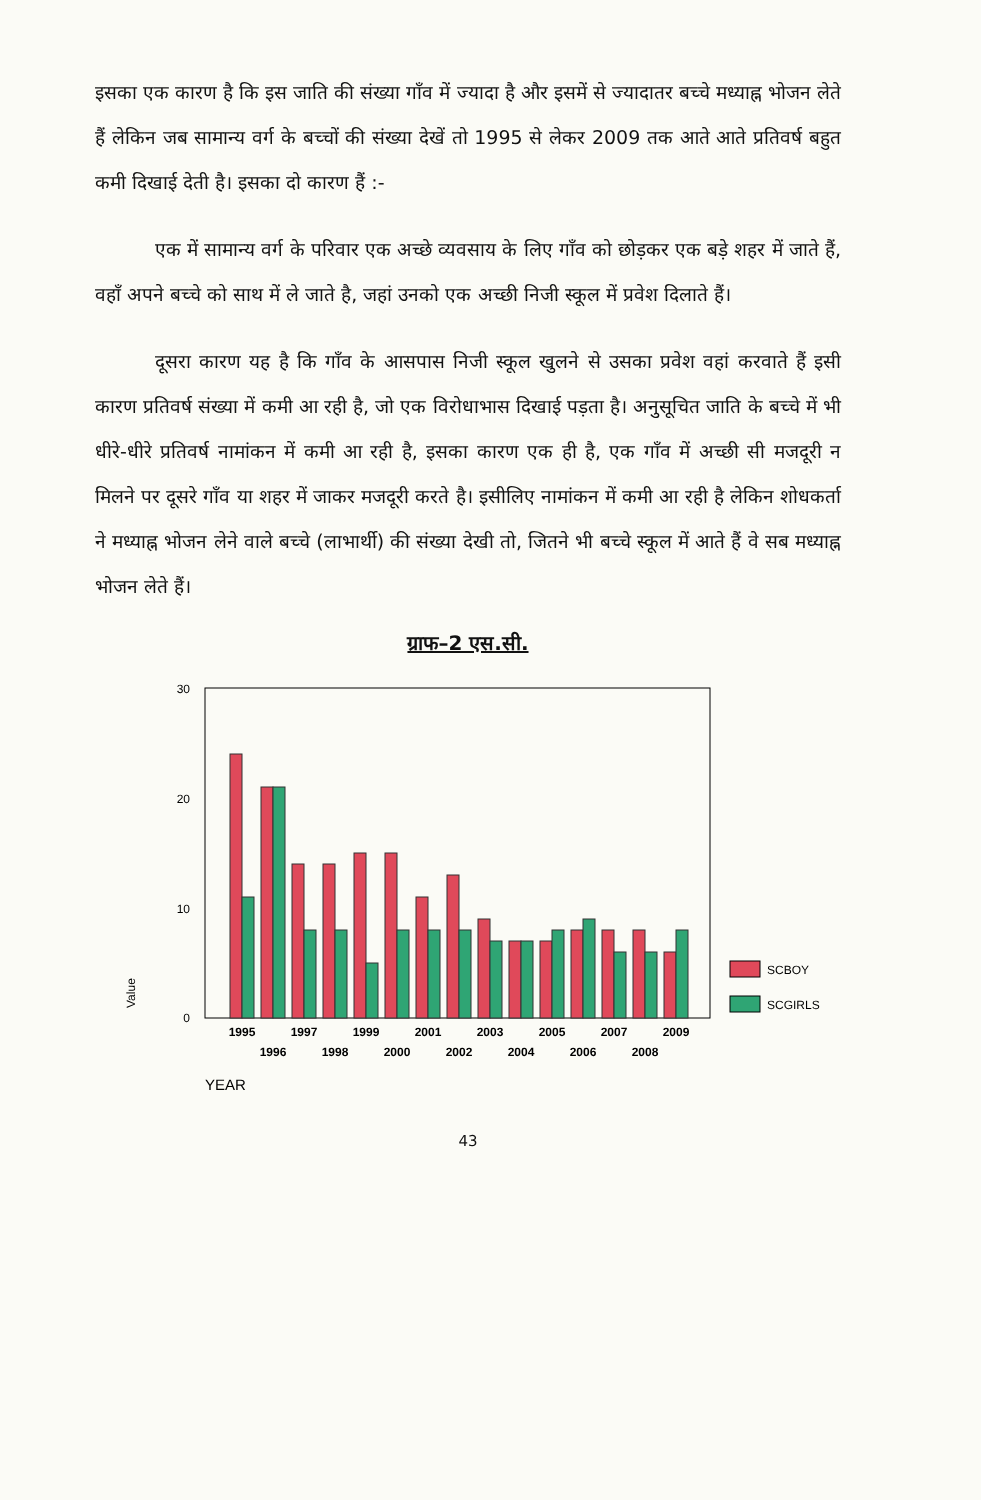इसका एक कारण है कि इस जाति की संख्या गाँव में ज्यादा है और इसमें से ज्यादातर बच्चे मध्याह्न भोजन लेते हैं लेकिन जब सामान्य वर्ग के बच्चों की संख्या देखें तो 1995 से लेकर 2009 तक आते आते प्रतिवर्ष बहुत कमी दिखाई देती है। इसका दो कारण हैं :-
एक में सामान्य वर्ग के परिवार एक अच्छे व्यवसाय के लिए गाँव को छोड़कर एक बड़े शहर में जाते हैं, वहाँ अपने बच्चे को साथ में ले जाते है, जहां उनको एक अच्छी निजी स्कूल में प्रवेश दिलाते हैं।
दूसरा कारण यह है कि गाँव के आसपास निजी स्कूल खुलने से उसका प्रवेश वहां करवाते हैं इसी कारण प्रतिवर्ष संख्या में कमी आ रही है, जो एक विरोधाभास दिखाई पड़ता है। अनुसूचित जाति के बच्चे में भी धीरे-धीरे प्रतिवर्ष नामांकन में कमी आ रही है, इसका कारण एक ही है, एक गाँव में अच्छी सी मजदूरी न मिलने पर दूसरे गाँव या शहर में जाकर मजदूरी करते है। इसीलिए नामांकन में कमी आ रही है लेकिन शोधकर्ता ने मध्याह्न भोजन लेने वाले बच्चे (लाभार्थी) की संख्या देखी तो, जितने भी बच्चे स्कूल में आते हैं वे सब मध्याह्न भोजन लेते हैं।
ग्राफ–2 एस.सी.
30
20
10
0
Value
SCBOY
SCGIRLS
1995
1997
1999
2001
2003
2005
2007
2009
1996
1998
2000
2002
2004
2006
2008
YEAR
43